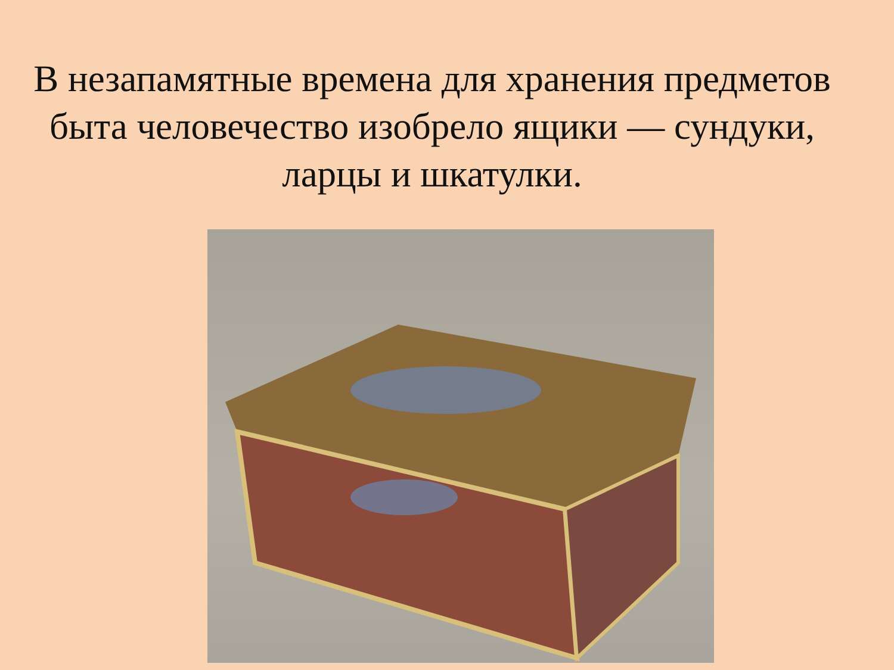В незапамятные времена для хранения предметов быта человечество изобрело ящики — сундуки, ларцы и шкатулки.